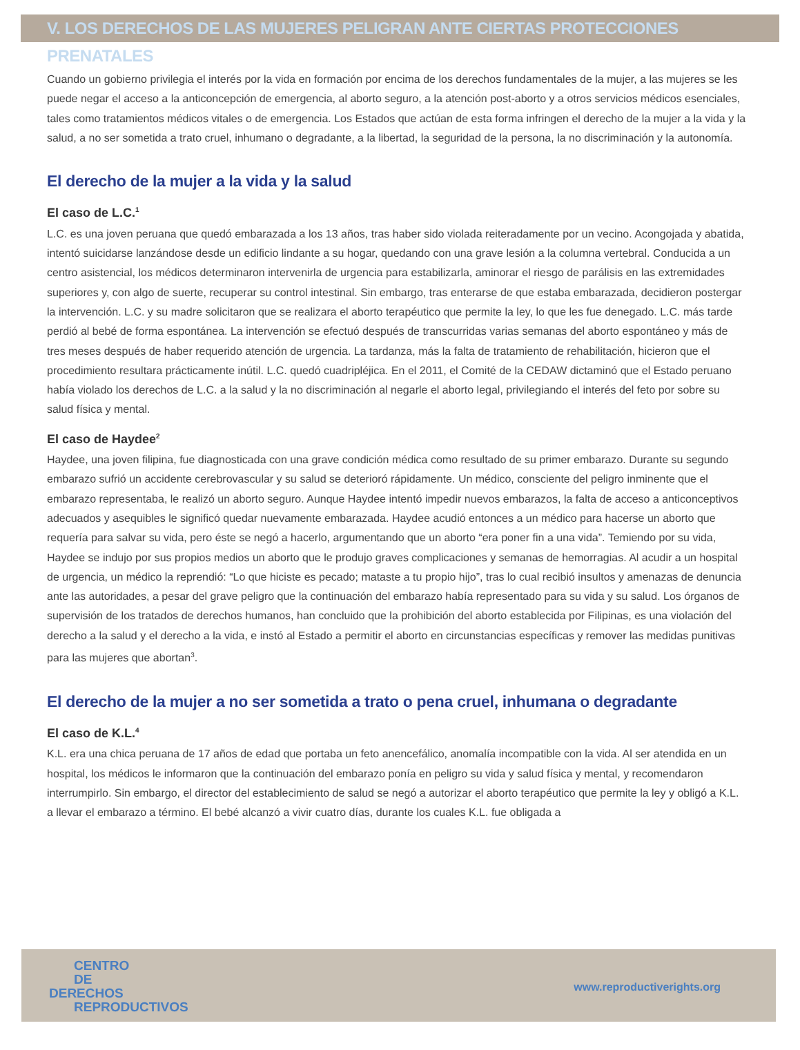V. LOS DERECHOS DE LAS MUJERES PELIGRAN ANTE CIERTAS PROTECCIONES PRENATALES
Cuando un gobierno privilegia el interés por la vida en formación por encima de los derechos fundamentales de la mujer, a las mujeres se les puede negar el acceso a la anticoncepción de emergencia, al aborto seguro, a la atención post-aborto y a otros servicios médicos esenciales, tales como tratamientos médicos vitales o de emergencia. Los Estados que actúan de esta forma infringen el derecho de la mujer a la vida y la salud, a no ser sometida a trato cruel, inhumano o degradante, a la libertad, la seguridad de la persona, la no discriminación y la autonomía.
El derecho de la mujer a la vida y la salud
El caso de L.C.<sup>1</sup>
L.C. es una joven peruana que quedó embarazada a los 13 años, tras haber sido violada reiteradamente por un vecino. Acongojada y abatida, intentó suicidarse lanzándose desde un edificio lindante a su hogar, quedando con una grave lesión a la columna vertebral. Conducida a un centro asistencial, los médicos determinaron intervenirla de urgencia para estabilizarla, aminorar el riesgo de parálisis en las extremidades superiores y, con algo de suerte, recuperar su control intestinal. Sin embargo, tras enterarse de que estaba embarazada, decidieron postergar la intervención. L.C. y su madre solicitaron que se realizara el aborto terapéutico que permite la ley, lo que les fue denegado. L.C. más tarde perdió al bebé de forma espontánea. La intervención se efectuó después de transcurridas varias semanas del aborto espontáneo y más de tres meses después de haber requerido atención de urgencia. La tardanza, más la falta de tratamiento de rehabilitación, hicieron que el procedimiento resultara prácticamente inútil. L.C. quedó cuadripléjica. En el 2011, el Comité de la CEDAW dictaminó que el Estado peruano había violado los derechos de L.C. a la salud y la no discriminación al negarle el aborto legal, privilegiando el interés del feto por sobre su salud física y mental.
El caso de Haydee<sup>2</sup>
Haydee, una joven filipina, fue diagnosticada con una grave condición médica como resultado de su primer embarazo. Durante su segundo embarazo sufrió un accidente cerebrovascular y su salud se deterioró rápidamente. Un médico, consciente del peligro inminente que el embarazo representaba, le realizó un aborto seguro. Aunque Haydee intentó impedir nuevos embarazos, la falta de acceso a anticonceptivos adecuados y asequibles le significó quedar nuevamente embarazada. Haydee acudió entonces a un médico para hacerse un aborto que requería para salvar su vida, pero éste se negó a hacerlo, argumentando que un aborto “era poner fin a una vida”. Temiendo por su vida, Haydee se indujo por sus propios medios un aborto que le produjo graves complicaciones y semanas de hemorragias. Al acudir a un hospital de urgencia, un médico la reprendió: “Lo que hiciste es pecado; mataste a tu propio hijo”, tras lo cual recibió insultos y amenazas de denuncia ante las autoridades, a pesar del grave peligro que la continuación del embarazo había representado para su vida y su salud. Los órganos de supervisión de los tratados de derechos humanos, han concluido que la prohibición del aborto establecida por Filipinas, es una violación del derecho a la salud y el derecho a la vida, e instó al Estado a permitir el aborto en circunstancias específicas y remover las medidas punitivas para las mujeres que abortan<sup>3</sup>.
El derecho de la mujer a no ser sometida a trato o pena cruel, inhumana o degradante
El caso de K.L.<sup>4</sup>
K.L. era una chica peruana de 17 años de edad que portaba un feto anencefálico, anomalía incompatible con la vida. Al ser atendida en un hospital, los médicos le informaron que la continuación del embarazo ponía en peligro su vida y salud física y mental, y recomendaron interrumpirlo. Sin embargo, el director del establecimiento de salud se negó a autorizar el aborto terapéutico que permite la ley y obligó a K.L. a llevar el embarazo a término. El bebé alcanzó a vivir cuatro días, durante los cuales K.L. fue obligada a
CENTRO
DE
DERECHOS
REPRODUCTIVOS
www.reproductiverights.org